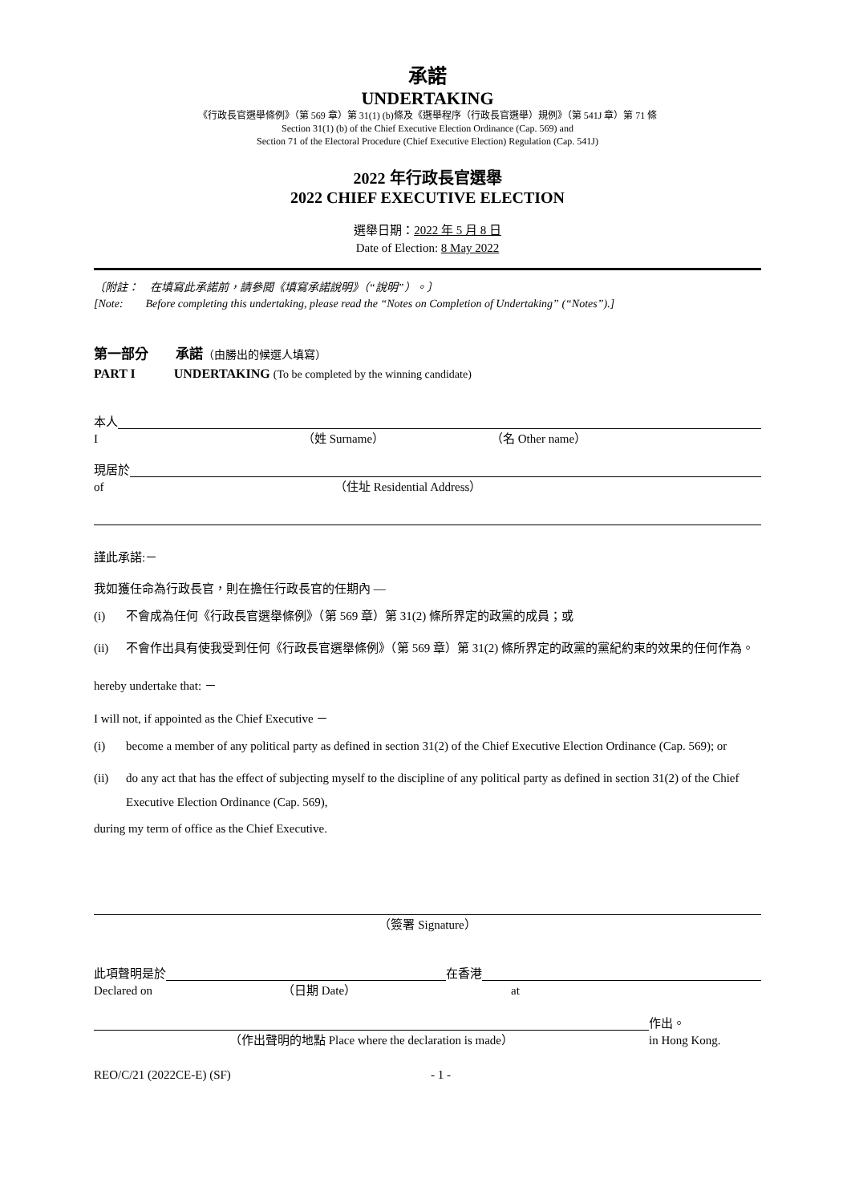承諾
UNDERTAKING
《行政長官選舉條例》（第 569 章）第 31(1) (b)條及《選舉程序（行政長官選舉）規例》（第 541J 章）第 71 條
Section 31(1) (b) of the Chief Executive Election Ordinance (Cap. 569) and
Section 71 of the Electoral Procedure (Chief Executive Election) Regulation (Cap. 541J)
2022 年行政長官選舉
2022 CHIEF EXECUTIVE ELECTION
選舉日期：2022 年 5 月 8 日
Date of Election: 8 May 2022
〔附註：　在填寫此承諾前，請參閱《填寫承諾說明》（“說明”）。〕
[Note:　　Before completing this undertaking, please read the “Notes on Completion of Undertaking” (“Notes”).]
第一部分　　承諾（由勝出的候選人填寫）
PART I　　　UNDERTAKING (To be completed by the winning candidate)
本人
I （姓 Surname） （名 Other name）
現居於
of （住址 Residential Address）
謹此承諾:－
我如獲任命為行政長官，則在擔任行政長官的任期內 —
(i) 不會成為任何《行政長官選舉條例》（第 569 章）第 31(2) 條所界定的政黨的成員；或
(ii) 不會作出具有使我受到任何《行政長官選舉條例》（第 569 章）第 31(2) 條所界定的政黨的黨紀約束的效果的任何作為。
hereby undertake that: －
I will not, if appointed as the Chief Executive －
(i) become a member of any political party as defined in section 31(2) of the Chief Executive Election Ordinance (Cap. 569); or
(ii) do any act that has the effect of subjecting myself to the discipline of any political party as defined in section 31(2) of the Chief Executive Election Ordinance (Cap. 569),
during my term of office as the Chief Executive.
（簽署 Signature）
此項聲明是於 在香港
Declared on （日期 Date） at
作出。
（作出聲明的地點 Place where the declaration is made） in Hong Kong.
REO/C/21 (2022CE-E) (SF) - 1 -